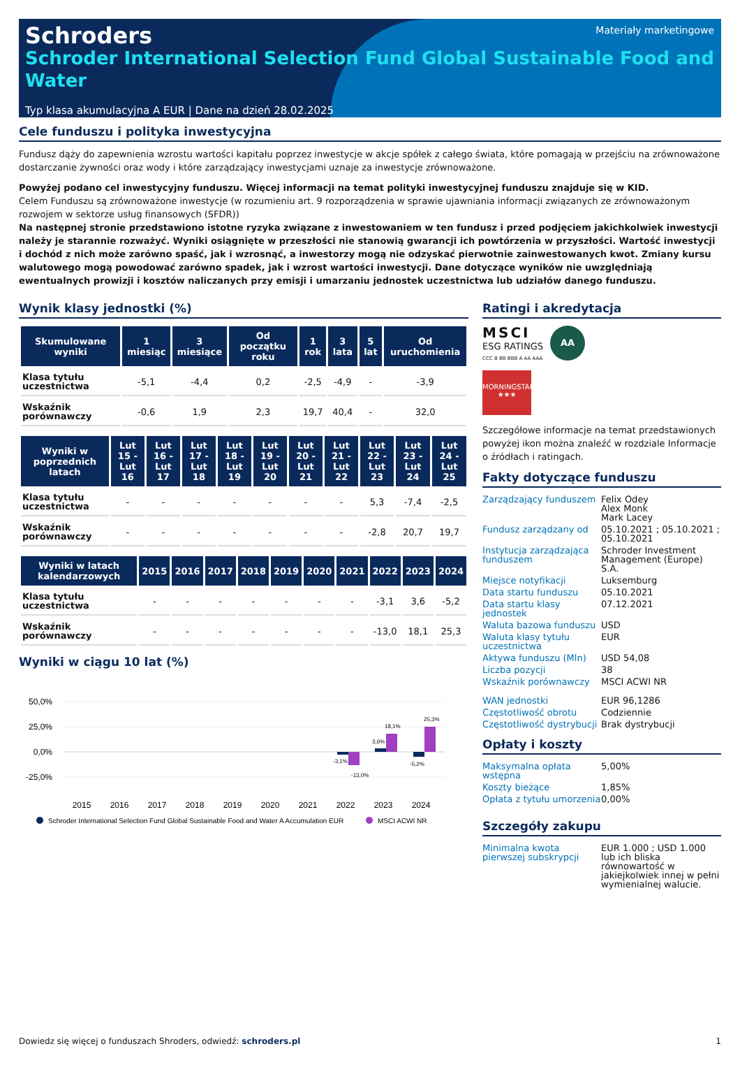Materiały marketingowe
Schroders
Schroder International Selection Fund Global Sustainable Food and Water
Typ klasa akumulacyjna A EUR | Dane na dzień 28.02.2025
Cele funduszu i polityka inwestycyjna
Fundusz dąży do zapewnienia wzrostu wartości kapitału poprzez inwestycje w akcje spółek z całego świata, które pomagają w przejściu na zrównoważone dostarczanie żywności oraz wody i które zarządzający inwestycjami uznaje za inwestycje zrównoważone.
Powyżej podano cel inwestycyjny funduszu. Więcej informacji na temat polityki inwestycyjnej funduszu znajduje się w KID.
Celem Funduszu są zrównoważone inwestycje (w rozumieniu art. 9 rozporządzenia w sprawie ujawniania informacji związanych ze zrównoważonym rozwojem w sektorze usług finansowych (SFDR))
Na następnej stronie przedstawiono istotne ryzyka związane z inwestowaniem w ten fundusz i przed podjęciem jakichkolwiek inwestycji należy je starannie rozważyć. Wyniki osiągnięte w przeszłości nie stanowią gwarancji ich powtórzenia w przyszłości. Wartość inwestycji i dochód z nich może zarówno spaść, jak i wzrosnąć, a inwestorzy mogą nie odzyskać pierwotnie zainwestowanych kwot. Zmiany kursu walutowego mogą powodować zarówno spadek, jak i wzrost wartości inwestycji. Dane dotyczące wyników nie uwzględniają ewentualnych prowizji i kosztów naliczanych przy emisji i umarzaniu jednostek uczestnictwa lub udziałów danego funduszu.
Wynik klasy jednostki (%)
| Skumulowane wyniki | 1 miesiąc | 3 miesiące | Od początku roku | 1 rok | 3 lata | 5 lat | Od uruchomienia |
| --- | --- | --- | --- | --- | --- | --- | --- |
| Klasa tytułu uczestnictwa | -5,1 | -4,4 | 0,2 | -2,5 | -4,9 | - | -3,9 |
| Wskaźnik porównawczy | -0,6 | 1,9 | 2,3 | 19,7 | 40,4 | - | 32,0 |
| Wyniki w poprzednich latach | Lut 15 - Lut 16 | Lut 16 - Lut 17 | Lut 17 - Lut 18 | Lut 18 - Lut 19 | Lut 19 - Lut 20 | Lut 20 - Lut 21 | Lut 21 - Lut 22 | Lut 22 - Lut 23 | Lut 23 - Lut 24 | Lut 24 - Lut 25 |
| --- | --- | --- | --- | --- | --- | --- | --- | --- | --- | --- |
| Klasa tytułu uczestnictwa | - | - | - | - | - | - | - | 5,3 | -7,4 | -2,5 |
| Wskaźnik porównawczy | - | - | - | - | - | - | - | -2,8 | 20,7 | 19,7 |
| Wyniki w latach kalendarzowych | 2015 | 2016 | 2017 | 2018 | 2019 | 2020 | 2021 | 2022 | 2023 | 2024 |
| --- | --- | --- | --- | --- | --- | --- | --- | --- | --- | --- |
| Klasa tytułu uczestnictwa | - | - | - | - | - | - | - | -3,1 | 3,6 | -5,2 |
| Wskaźnik porównawczy | - | - | - | - | - | - | - | -13,0 | 18,1 | 25,3 |
Wyniki w ciągu 10 lat (%)
50,0%
25,0%
0,0%
-25,0%
-3,1%
-13,0%
3,6%
18,1%
-5,2%
25,3%
2015
2016
2017
2018
2019
2020
2021
2022
2023
2024
Schroder International Selection Fund Global Sustainable Food and Water A Accumulation EUR
MSCI ACWI NR
Ratingi i akredytacja
MSCI
ESG RATINGS
CCC B BB BBB A AA AAA
AA
MORNINGSTAR
★★★
Szczegółowe informacje na temat przedstawionych powyżej ikon można znaleźć w rozdziale Informacje o źródłach i ratingach.
Fakty dotyczące funduszu
| Zarządzający funduszem | Felix Odey Alex Monk Mark Lacey |
| Fundusz zarządzany od | 05.10.2021 ; 05.10.2021 ; 05.10.2021 |
| Instytucja zarządzająca funduszem | Schroder Investment Management (Europe) S.A. |
| Miejsce notyfikacji | Luksemburg |
| Data startu funduszu | 05.10.2021 |
| Data startu klasy jednostek | 07.12.2021 |
| Waluta bazowa funduszu | USD |
| Waluta klasy tytułu uczestnictwa | EUR |
| Aktywa funduszu (Mln) | USD 54,08 |
| Liczba pozycji | 38 |
| Wskaźnik porównawczy | MSCI ACWI NR |
| WAN jednostki | EUR 96,1286 |
| Częstotliwość obrotu | Codziennie |
| Częstotliwość dystrybucji | Brak dystrybucji |
Opłaty i koszty
| Maksymalna opłata wstępna | 5,00% |
| Koszty bieżące | 1,85% |
| Opłata z tytułu umorzenia | 0,00% |
Szczegóły zakupu
| Minimalna kwota pierwszej subskrypcji | EUR 1.000 ; USD 1.000 lub ich bliska równowartość w jakiejkolwiek innej w pełni wymienialnej walucie. |
Dowiedz się więcej o funduszach Shroders, odwiedź: schroders.pl 1